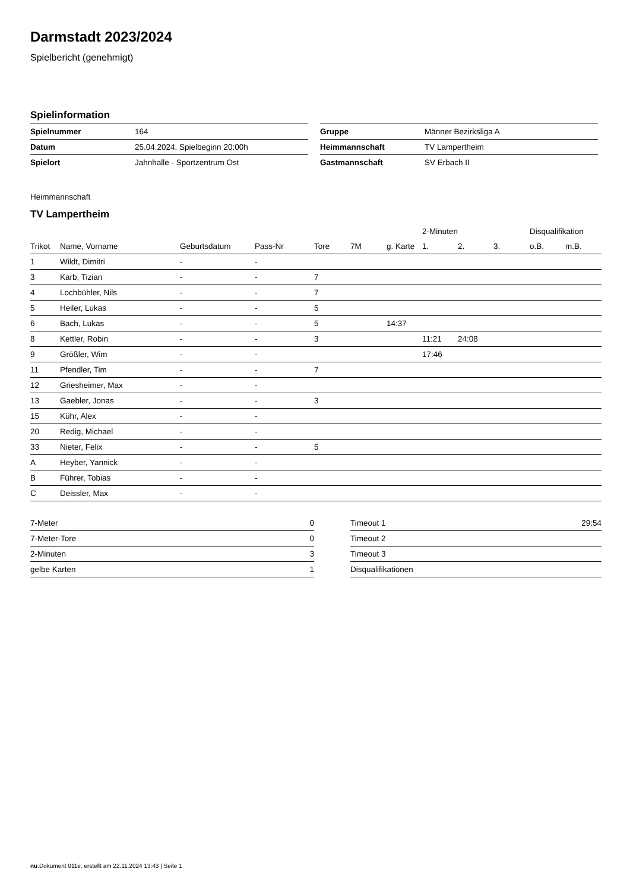Darmstadt 2023/2024
Spielbericht (genehmigt)
Spielinformation
| Spielnummer | 164 |
| Datum | 25.04.2024, Spielbeginn 20:00h |
| Spielort | Jahnhalle - Sportzentrum Ost |
| Gruppe | Männer Bezirksliga A |
| Heimmannschaft | TV Lampertheim |
| Gastmannschaft | SV Erbach II |
Heimmannschaft
TV Lampertheim
| | | | | | | | 2-Minuten | | | Disqualifikation | |
| --- | --- | --- | --- | --- | --- | --- | --- | --- | --- | --- | --- |
| Trikot | Name, Vorname | Geburtsdatum | Pass-Nr | Tore | 7M | g. Karte | 1. | 2. | 3. | o.B. | m.B. |
| 1 | Wildt, Dimitri | - | - | | | | | | | | |
| 3 | Karb, Tizian | - | - | 7 | | | | | | | |
| 4 | Lochbühler, Nils | - | - | 7 | | | | | | | |
| 5 | Heiler, Lukas | - | - | 5 | | | | | | | |
| 6 | Bach, Lukas | - | - | 5 | | 14:37 | | | | | |
| 8 | Kettler, Robin | - | - | 3 | | | 11:21 | 24:08 | | | |
| 9 | Größler, Wim | - | - | | | | 17:46 | | | | |
| 11 | Pfendler, Tim | - | - | 7 | | | | | | | |
| 12 | Griesheimer, Max | - | - | | | | | | | | |
| 13 | Gaebler, Jonas | - | - | 3 | | | | | | | |
| 15 | Kühr, Alex | - | - | | | | | | | | |
| 20 | Redig, Michael | - | - | | | | | | | | |
| 33 | Nieter, Felix | - | - | 5 | | | | | | | |
| A | Heyber, Yannick | - | - | | | | | | | | |
| B | Führer, Tobias | - | - | | | | | | | | |
| C | Deissler, Max | - | - | | | | | | | | |
| 7-Meter | 0 |
| 7-Meter-Tore | 0 |
| 2-Minuten | 3 |
| gelbe Karten | 1 |
| Timeout 1 | 29:54 |
| Timeout 2 | |
| Timeout 3 | |
| Disqualifikationen | |
nu.Dokument 011e, erstellt am 22.11.2024 13:43 | Seite 1